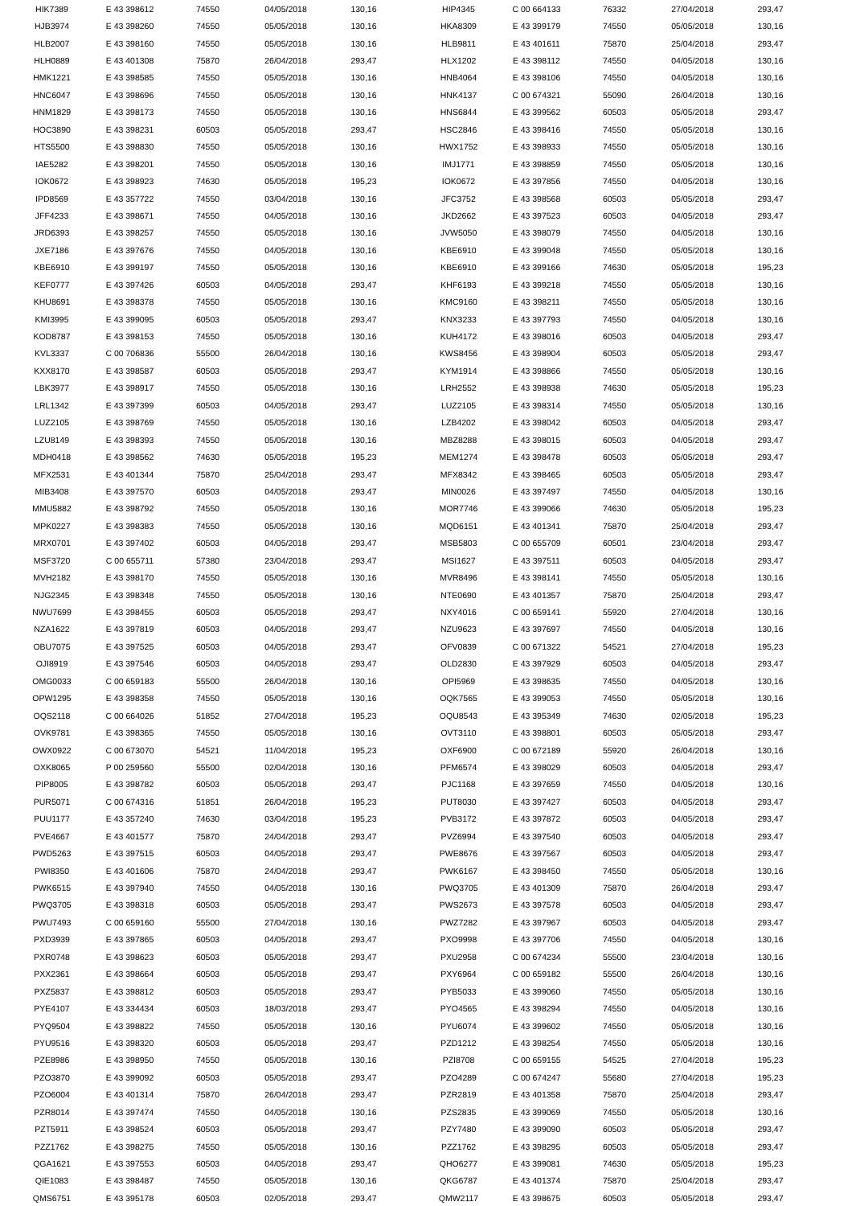| HIK7389 | E 43 398612 | 74550 | 04/05/2018 | 130,16 | HIP4345 | C 00 664133 | 76332 | 27/04/2018 | 293,47 |
| HJB3974 | E 43 398260 | 74550 | 05/05/2018 | 130,16 | HKA8309 | E 43 399179 | 74550 | 05/05/2018 | 130,16 |
| HLB2007 | E 43 398160 | 74550 | 05/05/2018 | 130,16 | HLB9811 | E 43 401611 | 75870 | 25/04/2018 | 293,47 |
| HLH0889 | E 43 401308 | 75870 | 26/04/2018 | 293,47 | HLX1202 | E 43 398112 | 74550 | 04/05/2018 | 130,16 |
| HMK1221 | E 43 398585 | 74550 | 05/05/2018 | 130,16 | HNB4064 | E 43 398106 | 74550 | 04/05/2018 | 130,16 |
| HNC6047 | E 43 398696 | 74550 | 05/05/2018 | 130,16 | HNK4137 | C 00 674321 | 55090 | 26/04/2018 | 130,16 |
| HNM1829 | E 43 398173 | 74550 | 05/05/2018 | 130,16 | HNS6844 | E 43 399562 | 60503 | 05/05/2018 | 293,47 |
| HOC3890 | E 43 398231 | 60503 | 05/05/2018 | 293,47 | HSC2846 | E 43 398416 | 74550 | 05/05/2018 | 130,16 |
| HTS5500 | E 43 398830 | 74550 | 05/05/2018 | 130,16 | HWX1752 | E 43 398933 | 74550 | 05/05/2018 | 130,16 |
| IAE5282 | E 43 398201 | 74550 | 05/05/2018 | 130,16 | IMJ1771 | E 43 398859 | 74550 | 05/05/2018 | 130,16 |
| IOK0672 | E 43 398923 | 74630 | 05/05/2018 | 195,23 | IOK0672 | E 43 397856 | 74550 | 04/05/2018 | 130,16 |
| IPD8569 | E 43 357722 | 74550 | 03/04/2018 | 130,16 | JFC3752 | E 43 398568 | 60503 | 05/05/2018 | 293,47 |
| JFF4233 | E 43 398671 | 74550 | 04/05/2018 | 130,16 | JKD2662 | E 43 397523 | 60503 | 04/05/2018 | 293,47 |
| JRD6393 | E 43 398257 | 74550 | 05/05/2018 | 130,16 | JVW5050 | E 43 398079 | 74550 | 04/05/2018 | 130,16 |
| JXE7186 | E 43 397676 | 74550 | 04/05/2018 | 130,16 | KBE6910 | E 43 399048 | 74550 | 05/05/2018 | 130,16 |
| KBE6910 | E 43 399197 | 74550 | 05/05/2018 | 130,16 | KBE6910 | E 43 399166 | 74630 | 05/05/2018 | 195,23 |
| KEF0777 | E 43 397426 | 60503 | 04/05/2018 | 293,47 | KHF6193 | E 43 399218 | 74550 | 05/05/2018 | 130,16 |
| KHU8691 | E 43 398378 | 74550 | 05/05/2018 | 130,16 | KMC9160 | E 43 398211 | 74550 | 05/05/2018 | 130,16 |
| KMI3995 | E 43 399095 | 60503 | 05/05/2018 | 293,47 | KNX3233 | E 43 397793 | 74550 | 04/05/2018 | 130,16 |
| KOD8787 | E 43 398153 | 74550 | 05/05/2018 | 130,16 | KUH4172 | E 43 398016 | 60503 | 04/05/2018 | 293,47 |
| KVL3337 | C 00 706836 | 55500 | 26/04/2018 | 130,16 | KWS8456 | E 43 398904 | 60503 | 05/05/2018 | 293,47 |
| KXX8170 | E 43 398587 | 60503 | 05/05/2018 | 293,47 | KYM1914 | E 43 398866 | 74550 | 05/05/2018 | 130,16 |
| LBK3977 | E 43 398917 | 74550 | 05/05/2018 | 130,16 | LRH2552 | E 43 398938 | 74630 | 05/05/2018 | 195,23 |
| LRL1342 | E 43 397399 | 60503 | 04/05/2018 | 293,47 | LUZ2105 | E 43 398314 | 74550 | 05/05/2018 | 130,16 |
| LUZ2105 | E 43 398769 | 74550 | 05/05/2018 | 130,16 | LZB4202 | E 43 398042 | 60503 | 04/05/2018 | 293,47 |
| LZU8149 | E 43 398393 | 74550 | 05/05/2018 | 130,16 | MBZ8288 | E 43 398015 | 60503 | 04/05/2018 | 293,47 |
| MDH0418 | E 43 398562 | 74630 | 05/05/2018 | 195,23 | MEM1274 | E 43 398478 | 60503 | 05/05/2018 | 293,47 |
| MFX2531 | E 43 401344 | 75870 | 25/04/2018 | 293,47 | MFX8342 | E 43 398465 | 60503 | 05/05/2018 | 293,47 |
| MIB3408 | E 43 397570 | 60503 | 04/05/2018 | 293,47 | MIN0026 | E 43 397497 | 74550 | 04/05/2018 | 130,16 |
| MMU5882 | E 43 398792 | 74550 | 05/05/2018 | 130,16 | MOR7746 | E 43 399066 | 74630 | 05/05/2018 | 195,23 |
| MPK0227 | E 43 398383 | 74550 | 05/05/2018 | 130,16 | MQD6151 | E 43 401341 | 75870 | 25/04/2018 | 293,47 |
| MRX0701 | E 43 397402 | 60503 | 04/05/2018 | 293,47 | MSB5803 | C 00 655709 | 60501 | 23/04/2018 | 293,47 |
| MSF3720 | C 00 655711 | 57380 | 23/04/2018 | 293,47 | MSI1627 | E 43 397511 | 60503 | 04/05/2018 | 293,47 |
| MVH2182 | E 43 398170 | 74550 | 05/05/2018 | 130,16 | MVR8496 | E 43 398141 | 74550 | 05/05/2018 | 130,16 |
| NJG2345 | E 43 398348 | 74550 | 05/05/2018 | 130,16 | NTE0690 | E 43 401357 | 75870 | 25/04/2018 | 293,47 |
| NWU7699 | E 43 398455 | 60503 | 05/05/2018 | 293,47 | NXY4016 | C 00 659141 | 55920 | 27/04/2018 | 130,16 |
| NZA1622 | E 43 397819 | 60503 | 04/05/2018 | 293,47 | NZU9623 | E 43 397697 | 74550 | 04/05/2018 | 130,16 |
| OBU7075 | E 43 397525 | 60503 | 04/05/2018 | 293,47 | OFV0839 | C 00 671322 | 54521 | 27/04/2018 | 195,23 |
| OJI8919 | E 43 397546 | 60503 | 04/05/2018 | 293,47 | OLD2830 | E 43 397929 | 60503 | 04/05/2018 | 293,47 |
| OMG0033 | C 00 659183 | 55500 | 26/04/2018 | 130,16 | OPI5969 | E 43 398635 | 74550 | 04/05/2018 | 130,16 |
| OPW1295 | E 43 398358 | 74550 | 05/05/2018 | 130,16 | OQK7565 | E 43 399053 | 74550 | 05/05/2018 | 130,16 |
| OQS2118 | C 00 664026 | 51852 | 27/04/2018 | 195,23 | OQU8543 | E 43 395349 | 74630 | 02/05/2018 | 195,23 |
| OVK9781 | E 43 398365 | 74550 | 05/05/2018 | 130,16 | OVT3110 | E 43 398801 | 60503 | 05/05/2018 | 293,47 |
| OWX0922 | C 00 673070 | 54521 | 11/04/2018 | 195,23 | OXF6900 | C 00 672189 | 55920 | 26/04/2018 | 130,16 |
| OXK8065 | P 00 259560 | 55500 | 02/04/2018 | 130,16 | PFM6574 | E 43 398029 | 60503 | 04/05/2018 | 293,47 |
| PIP8005 | E 43 398782 | 60503 | 05/05/2018 | 293,47 | PJC1168 | E 43 397659 | 74550 | 04/05/2018 | 130,16 |
| PUR5071 | C 00 674316 | 51851 | 26/04/2018 | 195,23 | PUT8030 | E 43 397427 | 60503 | 04/05/2018 | 293,47 |
| PUU1177 | E 43 357240 | 74630 | 03/04/2018 | 195,23 | PVB3172 | E 43 397872 | 60503 | 04/05/2018 | 293,47 |
| PVE4667 | E 43 401577 | 75870 | 24/04/2018 | 293,47 | PVZ6994 | E 43 397540 | 60503 | 04/05/2018 | 293,47 |
| PWD5263 | E 43 397515 | 60503 | 04/05/2018 | 293,47 | PWE8676 | E 43 397567 | 60503 | 04/05/2018 | 293,47 |
| PWI8350 | E 43 401606 | 75870 | 24/04/2018 | 293,47 | PWK6167 | E 43 398450 | 74550 | 05/05/2018 | 130,16 |
| PWK6515 | E 43 397940 | 74550 | 04/05/2018 | 130,16 | PWQ3705 | E 43 401309 | 75870 | 26/04/2018 | 293,47 |
| PWQ3705 | E 43 398318 | 60503 | 05/05/2018 | 293,47 | PWS2673 | E 43 397578 | 60503 | 04/05/2018 | 293,47 |
| PWU7493 | C 00 659160 | 55500 | 27/04/2018 | 130,16 | PWZ7282 | E 43 397967 | 60503 | 04/05/2018 | 293,47 |
| PXD3939 | E 43 397865 | 60503 | 04/05/2018 | 293,47 | PXO9998 | E 43 397706 | 74550 | 04/05/2018 | 130,16 |
| PXR0748 | E 43 398623 | 60503 | 05/05/2018 | 293,47 | PXU2958 | C 00 674234 | 55500 | 23/04/2018 | 130,16 |
| PXX2361 | E 43 398664 | 60503 | 05/05/2018 | 293,47 | PXY6964 | C 00 659182 | 55500 | 26/04/2018 | 130,16 |
| PXZ5837 | E 43 398812 | 60503 | 05/05/2018 | 293,47 | PYB5033 | E 43 399060 | 74550 | 05/05/2018 | 130,16 |
| PYE4107 | E 43 334434 | 60503 | 18/03/2018 | 293,47 | PYO4565 | E 43 398294 | 74550 | 04/05/2018 | 130,16 |
| PYQ9504 | E 43 398822 | 74550 | 05/05/2018 | 130,16 | PYU6074 | E 43 399602 | 74550 | 05/05/2018 | 130,16 |
| PYU9516 | E 43 398320 | 60503 | 05/05/2018 | 293,47 | PZD1212 | E 43 398254 | 74550 | 05/05/2018 | 130,16 |
| PZE8986 | E 43 398950 | 74550 | 05/05/2018 | 130,16 | PZI8708 | C 00 659155 | 54525 | 27/04/2018 | 195,23 |
| PZO3870 | E 43 399092 | 60503 | 05/05/2018 | 293,47 | PZO4289 | C 00 674247 | 55680 | 27/04/2018 | 195,23 |
| PZO6004 | E 43 401314 | 75870 | 26/04/2018 | 293,47 | PZR2819 | E 43 401358 | 75870 | 25/04/2018 | 293,47 |
| PZR8014 | E 43 397474 | 74550 | 04/05/2018 | 130,16 | PZS2835 | E 43 399069 | 74550 | 05/05/2018 | 130,16 |
| PZT5911 | E 43 398524 | 60503 | 05/05/2018 | 293,47 | PZY7480 | E 43 399090 | 60503 | 05/05/2018 | 293,47 |
| PZZ1762 | E 43 398275 | 74550 | 05/05/2018 | 130,16 | PZZ1762 | E 43 398295 | 60503 | 05/05/2018 | 293,47 |
| QGA1621 | E 43 397553 | 60503 | 04/05/2018 | 293,47 | QHO6277 | E 43 399081 | 74630 | 05/05/2018 | 195,23 |
| QIE1083 | E 43 398487 | 74550 | 05/05/2018 | 130,16 | QKG6787 | E 43 401374 | 75870 | 25/04/2018 | 293,47 |
| QMS6751 | E 43 395178 | 60503 | 02/05/2018 | 293,47 | QMW2117 | E 43 398675 | 60503 | 05/05/2018 | 293,47 |